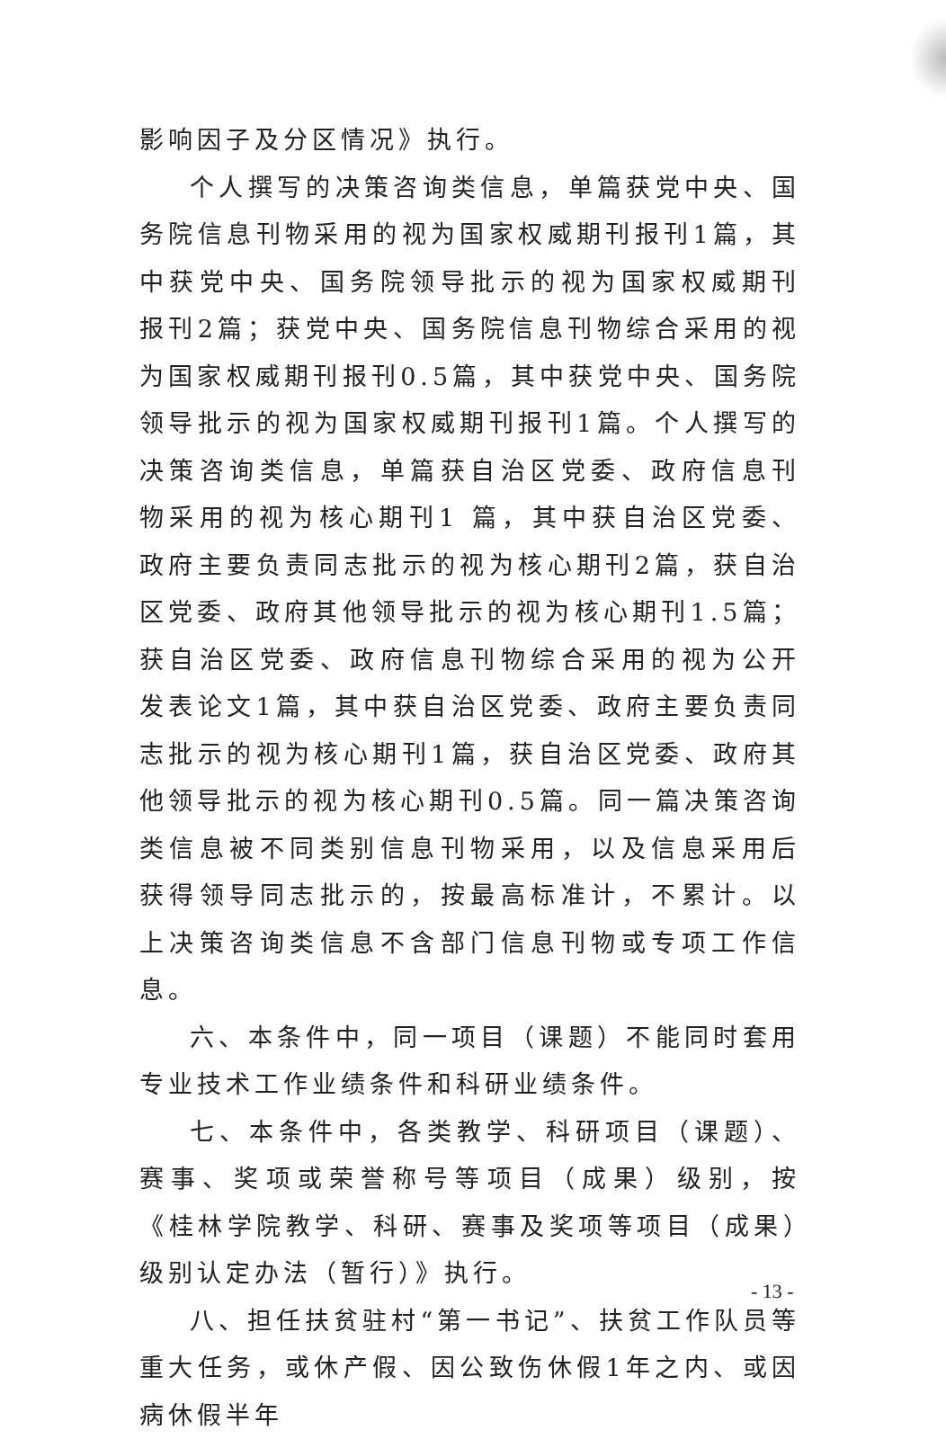影响因子及分区情况》执行。
个人撰写的决策咨询类信息，单篇获党中央、国务院信息刊物采用的视为国家权威期刊报刊1篇，其中获党中央、国务院领导批示的视为国家权威期刊报刊2篇；获党中央、国务院信息刊物综合采用的视为国家权威期刊报刊0.5篇，其中获党中央、国务院领导批示的视为国家权威期刊报刊1篇。个人撰写的决策咨询类信息，单篇获自治区党委、政府信息刊物采用的视为核心期刊1 篇，其中获自治区党委、政府主要负责同志批示的视为核心期刊2篇，获自治区党委、政府其他领导批示的视为核心期刊1.5篇；获自治区党委、政府信息刊物综合采用的视为公开发表论文1篇，其中获自治区党委、政府主要负责同志批示的视为核心期刊1篇，获自治区党委、政府其他领导批示的视为核心期刊0.5篇。同一篇决策咨询类信息被不同类别信息刊物采用，以及信息采用后获得领导同志批示的，按最高标准计，不累计。以上决策咨询类信息不含部门信息刊物或专项工作信息。
六、本条件中，同一项目（课题）不能同时套用专业技术工作业绩条件和科研业绩条件。
七、本条件中，各类教学、科研项目（课题）、赛事、奖项或荣誉称号等项目（成果）级别，按《桂林学院教学、科研、赛事及奖项等项目（成果）级别认定办法（暂行）》执行。
八、担任扶贫驻村“第一书记”、扶贫工作队员等重大任务，或休产假、因公致伤休假1年之内、或因病休假半年
- 13 -